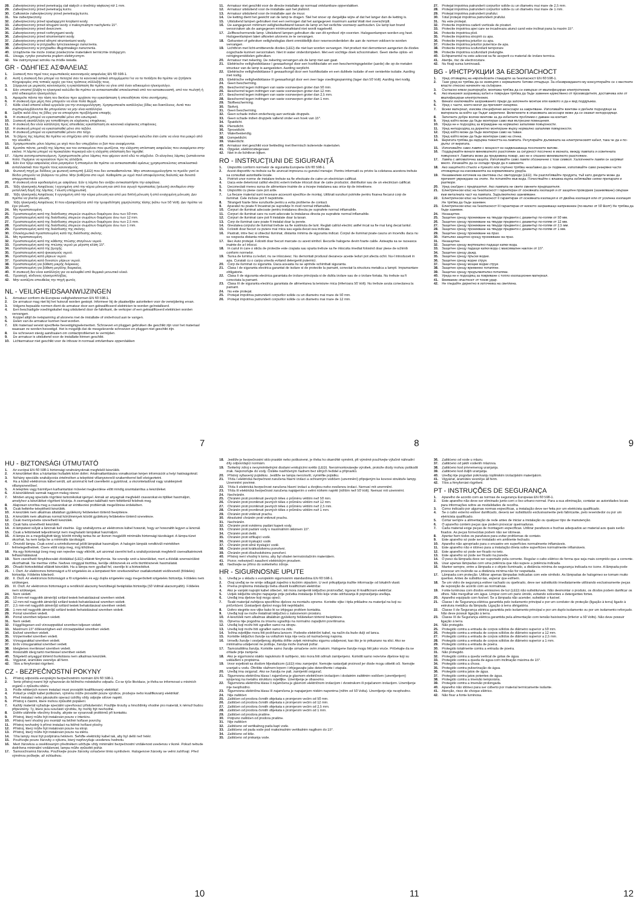28. Zabezpieczony przed penetracją ciał stałych o średnicy większej niż 1 mm.
29. Zabezpieczony przed penetracją kurzu.
30. Całkowicie zabezpieczony przed penetracją kurzu.
31. Nie zabezpieczony.
32. Zabezpieczony przed spadającymi kroplami wody.
33. Zabezpieczony przed strugami wody o maksymalnym nachyleniu 15°.
34. Zabezpieczony przed deszczem.
35. Zabezpieczony przed rozbryzgami wody.
36. Zabezpieczony przed strumieniami wody.
37. Zabezpieczony przed silnymi strumieniami wody.
38. Zabezpieczony w przypadku tymczasowego zanurzenia.
39. Zabezpieczony w przypadku długotrwałego zanurzenia.
40. Urządzenie nie może zostac powleczone materiałem termicznie izolującym.
41. Uwaga, ryzyko porażenia prądem elektrycznym.
42. Nie zatrzymywać wzroku na źródle światła.
GR - ΟΔΗΓΙΕΣ ΑΣΦΑΛΕΙΑΣ
1. Συσκευή που τηρεί τους ευρωπαϊκούς κανονισμούς ασφαλείας EN 60 598-1.
2. Αυτή η συσκευή δεν μπορεί να πεταχτεί σαν τα κανονικά αστικά απορρίμματα Για να τα πετάξετε θα πρέπει να ζητήσετε πληροφορίες στις τοπικές αρχές για τους τρόπους σύλλεξής τους.
3. Σύμφωνα με μερικούς κανονισμούς η εγκατάσταση θα πρέπει να γίνει από έναν ειδικευμένο ηλεκτρολόγο.
4. Εάν υποστεί βλάβη το ηλεκτρικό καλώδιο θα πρέπει να αντικατασταθεί αποκλειστικά από τον κατασκευαστή, από τον πωλητή ή από ειδικευμένο ηλεκτρολόγο.
5. Αφαιρείτε πάντα την τάση του δικτύου πριν αρχίσετε την εγκατάσταση ή οποιοδήποτε τύπο συντήρησης.
6. Η συσκευή έχει μέρη που μπορούν να είναι πολύ θερμά.
7. Κάθε υλικό απαιτεί ειδικά εργαλεία για την συναρμολόγηση. Χρησιμοποιείτε κατάλληλες βίδες και δακτύλιους. Αυτά που συμπεριλαμβάνονται θα μπορούσαν να μην είναι κατάλληλα.
8. Σφίξτε καλά όλες τις βίδες για να αποφύγετε προβλήματα επαφής.
9. Η συσκευή μπορεί να εγκατασταθεί μόνο στο εσωτερικό.
10. Συσκευή ακατάλληλη για τοποθέτηση σε εύφλεκτες επιφάνειες.
11. Η συσκευή δεν είναι κατάλληλη προς απευθείας εγκατάσταση σε κανονικά εύφλεκτες επιφάνειες.
12. Η συσκευή μπορεί να εγκατασταθεί μόνο στο ταβάνι.
13. Η συσκευή μπορεί να εγκατασταθεί μόνον στο τοίχο.
14. Το βάρος της λάμπας θα πρέπει να στηρίζεται από την αλυσίδα. Κανονικό ηλεκτρικό καλώδιο έτσι ώστε να είναι πιο μακρύ από την αλυσίδα.
15. Χρησιμοποιείτε μόνο λάμπες με ισχύ που δεν υπερβαίνει οι βατ που αναφέρονται.
16. Κρατάτε πάντα, μεταξύ της λάμπας και του αντικειμένου που φωτίζεται, την ελάχιστη απόσταση ασφαλείας που αναφέρεται στην εικόνα. Η λάμπα μπορεί να προκαλέσει πυρκαγιά εάν η ελάχιστη απόσταση δεν τηρηθεί.
17. Λάμπα αυτοπροστατευόμενη. Χρησιμοποιείτε μόνο λάμπες που φέρουν αυτό εδώ το σύμβολο. Οι αλογόνες λάμπες ζεσταίνονται πολύ. Περίμενε να κρυώσουν πριν τις αλλάξετε.
18. Εάν ένα τζάμι ασφαλείας είναι ραγισμένο ή σπασμένο θα πρέπει να αντικατασταθεί αμέσως χρησιμοποιώντας αποκλειστικά ανταλλακτικά που τηρούν τους κανονισμούς.
19. Φωτεινή πηγή με διόδους με φωτεινή εκπομπή (LED) που δεν αντικαθιστούνται. Μην αποσυναρμολογήστε το προϊόν γιατί οι δίοδοι μπορούν να βλάψουν τα μάτια. Μην βυθίζεται στο νερό. Καθαρίστε με υγρό πανί αποφεύγοντας διαλυτές και δυνατά απορρυπαντικά.
20. Η συσκευή είναι εφοδιασμένη με ασφάλεια. Εάν η λάμπα δεν ανάβει αντικαταστήστε την ασφάλεια.
21. Τάξη ηλεκτρικής Ασφάλειας I εγγυημένη από την κύρια μόνωση και από ένα αγωγό προστασίας (γείωση) συνδεμένο στην μεταλλική δομή της λάμπας. Γείωση υποχρεωτική.
22. Τάξη ηλεκτρικής Ασφάλειας II εγγυημένη από την κύρια μόνωση και από μια διπλή μόνωση ή από ενισχυμένη μόνωση. Δεν πρέπει να γίνεται γείωση.
23. Τάξη ηλεκτρικής Ασφάλειας III που εξασφαλίζεται από την τροφοδότηση χαμηλώτατης τάσης (κάτω των 50 Volt). Δεν πρέπει να έχει γείωση.
24. Μη προστατευμένη.
25. Προστατευμένη κατά της διείσδυσης στερεών σωμάτων διαμέτρου άνω των 50 mm.
26. Προστατευμένη κατά της διείσδυσης στερεών σωμάτων διαμέτρου άνω των 12 mm.
27. Προστατευμένη κατά της διείσδυσης στερεών σωμάτων διαμέτρου άνω των 2,5 mm.
28. Προστατευμένη κατά της διείσδυσης στερεών σωμάτων διαμέτρου άνω των 1 mm.
29. Προστατευμένη κατά της διείσδυσης της σκόνης.
30. Ολοκληρωτικά προστατευμένη κατά της διείσδυσης σκόνης.
31. Μη προστατευμένη.
32. Προστατευμένη κατά της κάθετης πτώσης σταγόνων νερού.
33. Προστατευμένη κατά της πτώσης νερού με μέγιστη κλίση 15°.
34. Προστατευμένη κατά της βροχής.
35. Προστατευμένη κατά ψεκασμούς νερού.
36. Προστατευμένη κατά ρίψεων νερού.
37. Προστατευμένη κατά δυνατών ρίψεων νερού.
38. Προστατευμένη για βύθιση μικρής διάρκειας.
39. Προστατευμένη για βύθιση μεγάλης διαρκείας.
40. Η συσκευή δεν είναι κατάλληλη για να καλυφθεί από θερμικά μονωτικό υλικό.
41. Προσοχή, κίνδυνος ηλεκτροπληξίας.
42. Μην κοιτάζετε απευθείας την πηγή φωτός.
NL - VEILIGHEIDSAANWIJZINGEN
1. Armatuur conform de Europese veiligheidsnormen EN 60 598-1.
2. De armatuur mag niet bij het huisvuil worden gestopt. Informeer bij de plaatselijke autoriteiten voor de verwijdering ervan.
3. Volgens bepaalde normen dient de armatuur door een gekwalificeerd elektricien te worden geïnstalleerd.
4. Een beschadigde voedingskabel mag uitsluitend door de fabrikant, de verkoper of een gekwalificeerd elektricien worden vervangen.
5. Koppel altijd de netspanning af alvorens met de installatie of onderhoud aan te vangen.
6. Delen van de armatuur kunnen heet worden.
7. Elk materiaal vereist specifieke bevestigingselementen. Schroeven en pluggen gebruiken die geschikt zijn voor het materiaal waaraan ze worden bevestigd. Het is mogelijk dat de meegeleverde schroeven en pluggen niet geschikt zijn.
8. De schroeven stevig aandraaien om contactproblemen te vermijden.
9. De armatuur is uitsluitend voor de installatie binnen geschikt.
10. Lichtarmatuur niet geschikt voor de inbouw in normaal ontvlambare oppervlakken
7
11. Armatuur niet geschikt voor de directe installatie op normaal ontvlambare oppervlakken.
12. Armatuur uitsluitend voor de installatie aan het plafond.
13. Armatuur uitsluitend voor de installatie aan de muur.
14. De ketting dient het gewicht van de lamp te dragen. Stel het snoer op dergelijke wijze af dat het langer dan de ketting is.
15. Uitsluitend lampen gebruiken met een vermogen dat het aangegeven maximum aantal Watt niet overschrijdt.
16. De aangegeven minimum veiligheidsafstand tussen de lamp en het verlichte voorwerp aanhouden. De lamp kan brand veroorzaken als de aangegeven minimumafstand niet wordt nageleefd.
17. Zelfbeschermende lamp. Uitsluitend lampen gebruiken die van dit symbool zijn voorzien. Halogeenlampen worden erg heet. Halogeenlampen laten afkoelen alvorens ze te vervangen.
18. Gebarsten of gebroken veiligheidsglas dient onmiddellijk door reserveonderdelen die aan de normen voldoen te worden vervangen.
19. Lichtbron met licht-emitterende diodes (LED) die niet kan worden vervangen. Het product niet demonteren aangezien de diodes oogschade kunnen veroorzaken. Niet in water onderdompelen. Met een vochtige doek schoonmaken. Geen sterke oplos- en reinigingsmiddelen gebruiken.
20. Armatuur met zekering. De zekering vervangen als de lamp niet aan gaat.
21. Elektrische veiligheidsklasse I gewaarborgd door een hoofdisolatie en een beschermingsgeleider (aarde) die op de metalen structuur van de lamp is aangesloten. Aarding verplicht.
22. Elektrische veiligheidsklasse II gewaarborgd door een hoofdisolatie en een dubbele isolatie of een versterkte isolatie. Aarding niet nodig.
23. Elektrische veiligheidsklasse III gewaarborgd door een zeer lage voedingsspanning (lager dan 50 Volt). Aarding niet nodig.
24. Geen bescherming.
25. Beschermd tegen indringen van vaste voorwerpen groter dan 50 mm.
26. Beschermd tegen indringen van vaste voorwerpen groter dan 12 mm.
27. Beschermd tegen indringen van vaste voorwerpen groter dan 2,5 mm.
28. Beschermd tegen indringen van vaste voorwerpen groter dan 1 mm.
29. Stofbescherming.
30. Stofvrij.
31. Geen bescherming.
32. Geen schade indien onderhevig aan verticale druppels.
33. Geen schade indien druppels vallend onder een hoek van 15°.
34. Spatdicht.
35. Plensdicht.
36. Sproeidicht.
37. Waterbestendig.
38. Dompeldicht.
39. Waterdicht.
40. Armatuur niet geschikt voor bekleding met thermisch isolerende materialen.
41. Opgelet, elektrocutiegevaar.
42. Niet in de lichtbron kijken.
RO - INSTRUCŢIUNI DE SIGURANŢĂ
1. Dispozitiv conform normelor de siguranta Europene EN 60 598-1.
2. Acest dispozitiv nu trebuie sa fie aruncat impreuna cu gunoiul menajer. Pentru informatii cu privire la coletarea acestora trebuie sa consultati autoritatile locale.
3. Potrivit unor norme de instalare trebuie sa fie efectuate de catre un electrician calificat.
4. Daca este deteriorat cablul electric extern trebuie inlocuit doar de catre productor, distribuitor sau de un electrician calificat.
5. Deconectati mereu sursa de alimentare inainte de a incepe instalarea sau orice tip de intretinere.
6. Dispozitiv cu piese care pot arde.
7. La fiecare material sunt necesare accesorii specifice de montaj. Utilizati suruburi potrivite pentru fixarea fiecarui corp de iluminat. Cele incluse pot fi nepotrivite.
8. Strangeti foarte bine suruburile pentru a evita probleme de contact.
9. Aparatul nu poate fi încastrat pe suprafeţe în mod normal inflamabile.
10. Corpuri de iluminat adecvate pentru instalarea directa pe suprafete normal inflamabile.
11. Corpuri de iluminat care nu sunt adecvate la instalarea directa pe suprafete normal inflamabile.
12. Corpuri de iluminat care pot fi instalate doar la tavan.
13. Corp de iluminat care poate fi instalat doar la perete.
14. Greutatea corpului de iluminat trebuie sa fie sustinuta de lant. Reglati cablul electric astfel incat sa fie mai lung decat lantul.
15. Folositi doar becuri cu putere mai mica sau egala decat cea indicata.
16. Pastrati, intre bec si obiectul iluminat, distanta minima de siguranta indicat. Corpul de iluminat poate cauza un incendiu daca nu se respecta distanta minima.
17. Bec Auto protejat. Folositi doar becuri marcate cu acest simbol. Becurile halogene devin foarte calde. Asteapta sa se raceasca inainte de a-l inlocui.
18. In cazul in care o sticla de protectie este crapata sau sparta trebuie sa fie inlocuita imediat folosind doar piese de schimb conform normelor.
19. Sursa de lumina cu leduri, nu se inlocuiesc. Nu demontati produsul deoarece aceste leduri pot afecta ochii. Nu-l introduceti in apa. Curatati cu o carpa umeda evitand detergenti puternici.
20. Corp de iluminat cu siguranta. Daca aceasta nu se aprinde schimbati siguranta.
21. Clasa I de siguranta electrica garantat de isolare si de protectie la pamant, conectat la structura metalica a lampii. Impamantare obligatorie.
22. Clasa II de siguranta electrica garantata de izolare principala si de dubla izolare sau de o izolare fortata. Nu trebuie sa fi conectata la pamant.
23. Clasa III de siguranta electrica garantata de alimentarea la tensiune mica (inferioara 50 Volt). Nu trebuie avuta conectarea la pamant.
24. Nu este protejat.
25. Protejat impotriva patrunderii corpurilor solide cu un diametru mai mare de 50 mm.
26. Protejat impotriva patrunderii corpurilor solide cu un diametru mai mare de 12 mm.
8
27. Protejat impotriva patrunderii corpurilor solide cu un diametru mai mare de 2,5 mm.
28. Protejat impotriva patrunderii corpurilor solide cu un diametru mai mare de 1 mm.
29. Protejat impotriva patrunderii prafului.
30. Total protejat impotriva patrunderii prafului.
31. Nu este protejat.
32. Protectie impotriva caderii verticale de picaturi.
33. Protectie impotriva apei care se incadreaza atunci cand este inclinat pana la maxim 15°.
34. Protectie impotriva ploii.
35. Protectie impotriva stropirii cu apa.
36. Protectie impotriva jeturilor cu apa.
37. Protectie impotriva jeturilor puternice de apa.
38. Protectie impotriva scufundarii temporare
39. Protectie impotriva scufundarii prelungite.
40. Echipamentul nu este adecvat sa fie acoperit cu material de izolare termica.
41. Atenţie, risc de electrocutare.
42. Nu fixaţi sursa luminoasă.
BG - ИНСТРУКЦИИ ЗА БЕЗОПАСНОСТ
1. Уред отговарящ на европейските стандарти за безопасност EN 60 598-1.
2. Тази уред не трябва да се изхвърля с нормалните битови отпадъци. За обезвреждането му консултирайте се с местните власти относно начините на събиране.
3. Съгласно някои разпоредби, монтажа трябва да се извърши от квалифициран електротехник.
4. Ако външния захранващ кабел е повреден трябва да бъде заменен единствено от производителя, доставчика или от квалифициран електротехник.
5. Винаги изключвайте захранването преди да започнете монтаж или каквото и да е вид поддръжка.
6. Уред с части, които могат да причинят изгаряне.
7. Всеки материал, изисква специфични аксесоари за закрепване. Използвайте винтове и дюбели подходящи за материала за който ще бъдат закрепени. Включените в опаковката аксесоари може да се окажат неподходящи.
8. Затегнете добре всички винтове за да избегнете проблеми с даване на контакт.
9. Уред който може да бъде монтиран само във вътрешни помещения.
10. Уреда не е подходящ за вграждане на нормално запалими повърхности.
11. Уред неподходящ за директно монтиране върху нормално запалими повърхности.
12. Уред който може да бъде монтиран само на таван.
13. Уред който може да бъде монтиран само на стена.
14. Веригата трябва да издържа тежестта на лампата. Регулирайте дължината на електрическият кабел, така че да е по-дълъг от веригата.
15. Използвайте само лампи с мощност не надвишаваща посочените ватове.
16. Поддържайте винаги минималното разстояние за сигурност посочено в иконата, между лампата и осветената повърхност. Лампата може да предизвика пожар, ако не е спазено минималното разстояние.
17. Лампа с автоматична защита. Използвайте само лампи обозначени с този символ. Халогенните лампи се загряват много. Изчакайте да се охлади преди да я замените.
18. Ако защитното стъкло е пукнато или счупено трябва незабавно да се подмени, използвайте само резервни части отговарящи на изискванията на нормативната уредба.
19. Незаменяем източник на светлина със светодиоди (LED). Не разглобявайте продукта, тъй като диодите може да причинят увреждане на очите. Не потапяйте във вода. Почиствайте с влажна кърпа избягвайки силни препарати и разтвори.
20. Уред снабден с предпазител. Ако лампата не свети сменете предпазителя.
21. Електрически клас на безопасност I гарантиран от основната изолация и от защитен проводник (заземяване) свързан към металната част на лампата. Задължително заземяване.
22. Електрически клас на безопасност II гарантиран от основната изолация и от двойна изолация или от усилена изолация .Не трябва да бъде заземен.
23. Електрически клас на безопасност III гарантиран от ниското захранващо напрежение (по-малко от 50 Волт) Не трябва да бъде заземен.
24. Незащитен.
25. Защитен срещу проникване на твърди предмети с диаметър по-голям от 50 мм.
26. Защитен срещу проникване на твърди предмети с диаметър по-голям от 12 мм.
27. Защитен срещу проникване на твърди предмети с диаметър по-голям от 2,5 мм.
28. Защитен срещу проникване на твърди предмети с диаметър по-голям от 1 мм.
29. Защитен срещу проникване на прах.
30. Напълно защитен срещу проникване на прах.
31. Незащитен.
32. Защитен срещу вертикално падащи капки вода.
33. Защитен срещу падащи капки вода с максимален наклон от 15°.
34. Защитен срещу дъжд.
35. Защитен срещу пръски водни.
36. Защитен срещу водни струи.
37. Защитен срещу мощни водни струи.
38. Защитен срещу временно потапяне.
39. Защитен срещу продължително потапяне.
40. Уреда не е подходящ за покриване с топло изолационен материал.
41. Внимание опастност от токов удар.
42. Не гледайте директно в източника на светлина.
9
HU - BIZTONSÁGI ÚTMUTATÓ
1. Az európai EN 60 598-1 biztonsági szabványoknak megfelelő készülék.
2. A készüléket tilos a háztartási hulladék közé dobni. Ártalmatlanítására vonatkozóan kérjen információt a helyi hatóságoknál.
3. Néhány speciális szabályozás értelmében a telepítést villanyszerelő szakemberrel kell elvégeztetni.
4. Ha a külső elektromos kábel sérült, azt azonnal ki kell cseréltetni a gyártóval, a viszonteladóval vagy szakképzett villanyszerelővel.
5. A telepítés vagy bármilyen karbantartási művelet megkezdése előtt mindig áramtalanítsa a készüléket.
6. A készüléknek vannak nagyon meleg részei.
7. Minden anyag speciális rögzítési tartozékokat igényel. Annak az anyagnak megfelelő csavarokat és tipliket használjon, amelyhez a készüléket rögzíteni kívánja. A csomagban található nem feltétlenül felelnek meg.
8. Alaposan szorítsa meg a csavarokat az érintkezési problémák megelőzése érdekében.
9. Csak beltérbe telepíthető készülék.
10. A készülék nem alkalmas általában gyúlékony felületeken történő beépítésre.
11. A készülék nem alkalmas normál körülmények között gyúlékony felületekre történő szerelésre.
12. Csak mennyezetre szerelhető készülék.
13. Csak falra szerelhető készülék.
14. A lámpatest súlyát a láncnak kell viselnie. Úgy szabályozza az elektromos kábel hosszát, hogy az hosszabb legyen a láncnál.
15. Csak a feltüntetett teljesítményt nem meghaladó lámpákat használjon.
16. A lámpa és a megvilágított tárgy között mindig tartsa be az ikonon megjelölt minimális biztonsági távolságot. A lámpa tüzet okozhat, ha nem tartja be a minimális távolságot.
17. Önvédő lámpa. Csak ezzel a szimbólummal jelölt lámpákat használjon. A halogén lámpák rendkívüli mértékben felmelegedhetnek. Csere előtt várja meg, míg kihűlnek.
18. Ha egy biztonsági üveg meg van repedve vagy eltörött, azt azonnal cserélni kell a szabályozásnak megfelelő cserealkatrészek felhasználásával.
19. Nem cserélhető fénykibocsátó diódákkal (LED) ellátott fényforrás. Ne szerelje szét a készüléket, mert a diódák szemsérülést okozhatnak. Ne merítse vízbe. Nedves ronggyal tisztítsa, kerülje oldószerek és erős tisztítószerek használatát.
20. Olvadó biztosítékkal ellátott készülék. Ha a lámpa nem gyullad fel, cserélje ki a biztosítékot.
21. I. Oszt. Az elektromos biztonságot a fő szigetelés és a lámpatest fém szerkezetéhez csatlakoztatott védővezető (földelés) biztosítja. Földelés kötelező.
22. II. Oszt. Az elektromos biztonságot a fő szigetelés és egy dupla szigetelés vagy megerősített szigetelés biztosítja. Földelés nem szükséges.
23. III. Oszt. Az elektromos biztonságot a rendkívül alacsony feszültségű betáplálás biztosítja (50 Voltnál alacsonyabb). Földelés nem szükséges.
24. Nem védett.
25. 50 mm-nél nagyobb átmérőjű szilárd testek behatolásával szemben védett.
26. 12 mm-nél nagyobb átmérőjű szilárd testek behatolásával szemben védett.
27. 2,5 mm-nél nagyobb átmérőjű szilárd testek behatolásával szemben védett.
28. 1 mm-nél nagyobb átmérőjű szilárd testek behatolásával szemben védett.
29. Porral szemben védett.
30. Porral szemben teljesen védett.
31. Nem védett.
32. Függőlegesen eső vízcseppekkel szemben teljesen védett.
33. Maximum 15° dőlésszögben eső vízcseppekkel szemben védett.
34. Esővel szemben védett.
35. Vízpermettel szemben védett.
36. Vízsugarakkal szemben védett.
37. Erős vízsugarakkal szemben védett.
38. Ideiglenes merítéssel szemben védett.
39. Hosszabb ideig tartó merítéssel szemben védett.
40. Szigetelő anyaggal történő burkolásra nem alkalmas készülék.
41. Vigyázat, áramütés veszélye áll fenn.
42. Tilos a fényforrást rögzíteni.
CZ - BEZPEČNOSTNÍ POKYNY
1. Přístroj odpovídá evropským bezpečnostním normám EN 60 598-1.
2. Tento přístroj nesmí být vyhazován do běžného městského odpadu. Co se týče likvidace, je třeba se informovat u místních orgánů o způsobu sběru.
3. Podle některých norem instalaci musí provádět kvalifikovaný elektrikář.
4. Pokud je vnější kabel poškozen, výměnu může provádět pouze výrobce, prodejce nebo kvalifikovaný elektrikář.
5. Před instalací nebo jakoukoliv operací údržby vždy odpojte síťové napětí.
6. Přístroj s částmi, které mohou způsobit popálení.
7. Každý materiál vyžaduje speciální upevňovací příslušenství. Použijte šrouby a hmoždinky vhodné pro materiál, k němuž budou připevněny. Ty, které jsou součástí výrobku, by mohly být nevhodné.
8. Dobře utáhněte všechny šrouby, abyste se vyvarovali problémů při kontaktu.
9. Přístroj, který může být instalován pouze v interiéru.
10. Přístroj není vhodný pro montáž na běžně hořlavé povrchy.
11. Přístroj nevhodný k přímé instalaci na běžně hořlavé plochy.
12. Přístroj, který může být instalován pouze na strop.
13. Přístroj, který může být instalován pouze na stěnu.
14. Tíha lampy musí být podpírána řetězem. Seřiďte elektrický kabel tak, aby byl delší než řetěz.
15. Používejte pouze žárovky o výkonu, který nepřevyšuje uvedenou hodnotu.
16. Mezi žárovkou a osvětlovaným předmětem udržujte vždy minimální bezpečnostní vzdálenost uvedenou v ikoně. Pokud nebude dodržena minimální vzdálenost, lampa může způsobit požár.
17. Samoochranná žárovka. Používejte pouze žárovky označené tímto symbolem. Halogenové žárovky se velmi zahřívají. Před výměnou počkejte, až zchladnou.
10
18. Jestliže je bezpečnostní sklo prasklé nebo poškozené, je třeba ho okamžitě vyměnit, při výměně používejte výlučně náhradní díly odpovídající normám.
19. Světelný zdroj s nevyměnitelnými diodami emitujícími světlo (LED). Nerozmontovávejte výrobek, protože diody mohou poškodit zrak. Neponořujte do vody. Čistěte navlhčeným hadrem bez silných ředidel a přípravků.
20. Přístroj vybavený pojistkou. Jestliže se lampa nerozsvítí, vyměňte pojistku.
21. Třída I elektrická bezpečnost zaručena hlavní izolací a ochranným vodičem (uzemnění) připojeným ke kovové struktuře lampy. Uzemnění povinné.
22. Třída II elektrická bezpečnost zaručena hlavní izolací a dvojitou nebo zesílenou izolací. Nemusí mít uzemnění.
23. Třída III elektrická bezpečnost zaručena napájením o velmi nízkém napětí (nižším než 50 Volt). Nemusí mít uzemnění.
24. Nechráněn.
25. Chráněn proti proniknutí pevných těles o průměru větším než 50 mm.
26. Chráněn proti proniknutí pevných těles o průměru větším než 12 mm.
27. Chráněn proti proniknutí pevných těles o průměru větším než 2,5 mm.
28. Chráněn proti proniknutí pevných těles o průměru větším než 1 mm.
29. Chráněn proti vniknutí prachu.
30. Absolutně chráněn proti vniknutí prachu.
31. Nechráněn.
32. Chráněn proti svislému padání kapek vody.
33. Chráněn proti padání vody s maximálním sklonem 15°.
34. Chráněn proti dešti.
35. Chráněn proti stříkající vodě.
36. Chráněn proti tryskající vodě.
37. Chráněn proti silně tryskající vodě.
38. Chráněn proti krátkodobému ponoření.
39. Chráněn proti dlouhodobému ponoření.
40. Přístroj není vhodný k tomu, aby byl obalen termoizolačním materiálem.
41. Pozor, nebezpečí zasažení elektrickým proudem.
42. Nedívejte se přímo do světelného zdroje.
HR - SIGURNOSNE UPUTE
1. Uređaj je u skladu s europskim sigurnosnim standardima EN 60 598-1.
2. Ovaj uređaj se ne smije odlagati zajedno s kućnim otpadom. U vezi prikupljanja tražite informacije od lokalnih vlasti.
3. Prema propisima instalaciju treba obaviti kvalificirani električar.
4. Ako je vanjski napojni kabel oštećen, isti mora zamijeniti isključivo proizvođač, trgovac ili kvalificirani električar.
5. Uvijek isključite strujno napajanje prije početka instalacije ili bilo koje vrste održavanja ili popravljanja uređaja.
6. Uređaj ima djelove koji mogu opeći.
7. Svaki materijal zahtijeva specifične djelove za montažu opreme. Koristite vijke i tipla prikladne za materijal na koji su pričvršćeni. Dostavljeni djelovi mogu biti neprikladni.
8. Dobro stegnite sve vijke kako bi se izbjegao problem kontakta.
9. Uređaj koji se može instalirati isključivo u zatvorenom prostoru.
10. A készülék nem alkalmas általában gyúlékony felületeken történő beépítésre.
11. Oprema nije pogodna za izravnu ugradnju na normalno zapaljivim površinama.
12. Uređaj koji može biti ugrađen samo na stropu.
13. Uređaj koji može biti ugrađen samo na zidu.
14. Težina svjetiljke mora biti podržana lancem. Podesite električni kabel, na način da bude dulji od lanca.
15. Koristite isključivo žarulje sa voltažom koja nije veća od naznačenog napona.
16. Između žarulje i osvijetljenog objekta držite uvijek minimalnu sigurnu udaljenost, kao što je to prikazano na slici. Ako se minimalna udaljenost ne poštuje, žarulja može izazvati požar.
17. Samozaštitna žarulja. Koristite samo žarulje označene ovim znakom. Halogene žarulje mogu biti jako vruće. Pričekajte da se ohlade prije zamjene.
18. Ako je sigurnosno staklo napuknuto ili razbijeno, isto mora biti odmah zamijenjeno. Koristiti samo rezervne dijelove koji su usklađeni s propisima.
19. Izvor svjetlosti sa diodom bljeskalicom (LED) nisu zamjenjivi. Nemojte rastavljati proizvod jer diode mogu oštetiti oči. Nemojte uranjati u vodu. Obrišite vlažnom krpom i izbjegavajte jake deterdžente i otapala.
20. Uređaj ima osigurač. Ako se žarulja ne pali, zamijeniti osigurač.
21. Sigurnosna električna klasa I zajamčena je glavnom električnom izolacijom i dodatnim zaštitnim vodičem (uzemljenjem) spojenog na metalnu strukturu svjetiljke. Uzemljenje je obavezno.
22. Sigurnosna električna klasa II zajamčena je glavnom električnom izolacijom i dvostrukom ili pojačanom izolacijom. Uzemljenje nije neophodno.
23. Sigurnosna električna klasa III zajamčena je napajanjem niskim naponima (nižim od 50 Volta). Uzemljenje nije neophodno.
24. Nije zaštićen
25. Zaštićen od prodora čvrstih objekata s promjerom većim od 50 mm.
26. Zaštićen od prodora čvrstih objekata s promjerom većim od 12 mm.
27. Zaštićen od prodora čvrstih objekata s promjerom većim od 2,5 mm.
28. Zaštićen od prodora čvrstih objekata s promjerom većim od 1 mm.
29. Zaštićen od prodora prašine.
30. Potpuno zaštićen od prodora prašine.
31. Nije zaštićen
32. Zaštićeno od vertikalnog pada kapi vode.
33. Zaštićeno od pada vode pod maksimalnim vertikalnim nagibom do 15°.
34. Zaštićeno od kiše.
35. Zaštićeno od prskanja vode.
11
36. Zaštićeno od vode u mlazu.
37. Zaštićeno od jakih vodenih mlazova.
38. Zaštićeno kod privremenog uranjanja.
39. Zaštićeno kod duljih uranjanja.
40. Uređaj nije pogodan pokrivanju toplinskim izolacijskim materijalom.
41. Vigyázat, áramütés veszélye áll fenn.
42. Tilos a fényforrást rögzíteni.
PT - INSTRUÇÕES DE SEGURANÇA
1. Aparelho de acordo com as normas de segurança Europeias EN 60 598-1.
2. Este aparelho não deve ser eliminado junto com o lixo urbano normal. Para a sua eliminação, contatar as autoridades locais para informações sobre as modalidades de recolha.
3. Como indicado por algumas normas específicas, a instalação deve ser feita por um eletricista qualificado.
4. Se o cabo externo estiver danificado, deverá ser substituído exclusivamente pelo fabricante, pelo revendedor ou por um eletricista qualificado.
5. Cortar sempre a alimentação de rede antes de iniciar a instalação ou qualquer tipo de manutenção.
6. O aparelho contém peças que podem provocar queimaduras.
7. Cada material exige peças de montagem específicas. Utilizar parafusos e buchas adequados ao material aos quais serão fixados. As peças fornecidas podem não ser idóneas.
8. Apertar bem todos os parafusos para evitar problemas de contato.
9. Este aparelho só pode ser instalado em ambiente fechado.
10. Aparelho não apropriado para o encastre em superfícies normalmente inflamáveis.
11. Este aparelho não é idóneo para a instalação direta sobre superfícies normalmente inflamáveis.
12. Este aparelho só pode ser fixado no teto.
13. Este aparelho só pode ser fixado na parede.
14. O peso da lâmpada deve ser suportado pela corrente. Regular o cabo elétrico de forma que seja mais comprido que a corrente.
15. Usar apenas lâmpadas com uma potência que não supere a potência indicada.
16. Manter sempre, entre a lâmpada e o objeto iluminado, a distância mínima de segurança indicada no ícone. A lâmpada pode provocar um incêndio se a distância mínima não for respeitada.
17. Lâmpada com proteção. Utilizar apenas lâmpadas indicadas com este símbolo. As lâmpadas de halogéneo se tornam muito quentes. Antes de substituí-las, esperar que esfriem.
18. Se um vidro de segurança estiver rachado ou quebrado, deve ser substituído imediatamente utilizando exclusivamente peças de reposição de acordo com as normativas.
19. Fonte luminosa com díodos emissores de luz (LED) não substituíveis. Não desmontar o produto, os díodos podem danificar os olhos. Não mergulhar em água. Limpar com um pano úmido, evitando solventes e detergentes fortes.
20. Aparelho equipado com fusível. Se a lâmpada não acender, substituir o fusível.
21. Classe I de Segurança elétrica garantida pelo isolamento principal e por um condutor de proteção (ligação à terra) ligado à estrutura metálica da lâmpada. Ligação à terra obrigatória.
22. Classe II de Segurança elétrica garantida pelo isolamento principal e por um duplo isolamento ou por um isolamento reforçado. Não deve possuir ligação à terra.
23. Classe III de Segurança elétrica garantida pela alimentação com tensão baixíssima (inferior a 50 Volts). Não deve possuir ligação à terra.
24. Não protegido.
25. Protegido contra a entrada de corpos sólidos de diâmetro superior a 50 mm.
26. Protegido contra a entrada de corpos sólidos de diâmetro superior a 12 mm.
27. Protegido contra a entrada de corpos sólidos de diâmetro superior a 2,5 mm.
28. Protegido contra a entrada de corpos sólidos de diâmetro superior a 1 mm.
29. Protegido contra a entrada de poeira.
30. Protegido totalmente contra a entrada de poeira.
31. Não protegido.
32. Protegido contra a queda vertical de gotas de água.
33. Protegido contra a queda de água com inclinação máxima de 15°.
34. Protegido contra a chuva.
35. Protegido contra pulverização de água.
36. Protegido contra jatos de água.
37. Protegido contra jatos potentes de água.
38. Protegido contra a imersão temporária.
39. Protegido contra a imersão prolongada.
40. Aparelho não idóneo para ser coberto por material termicamente isolante.
41. Atenção, risco de choque elétrico.
42. Não fixar a fonte luminosa.
12